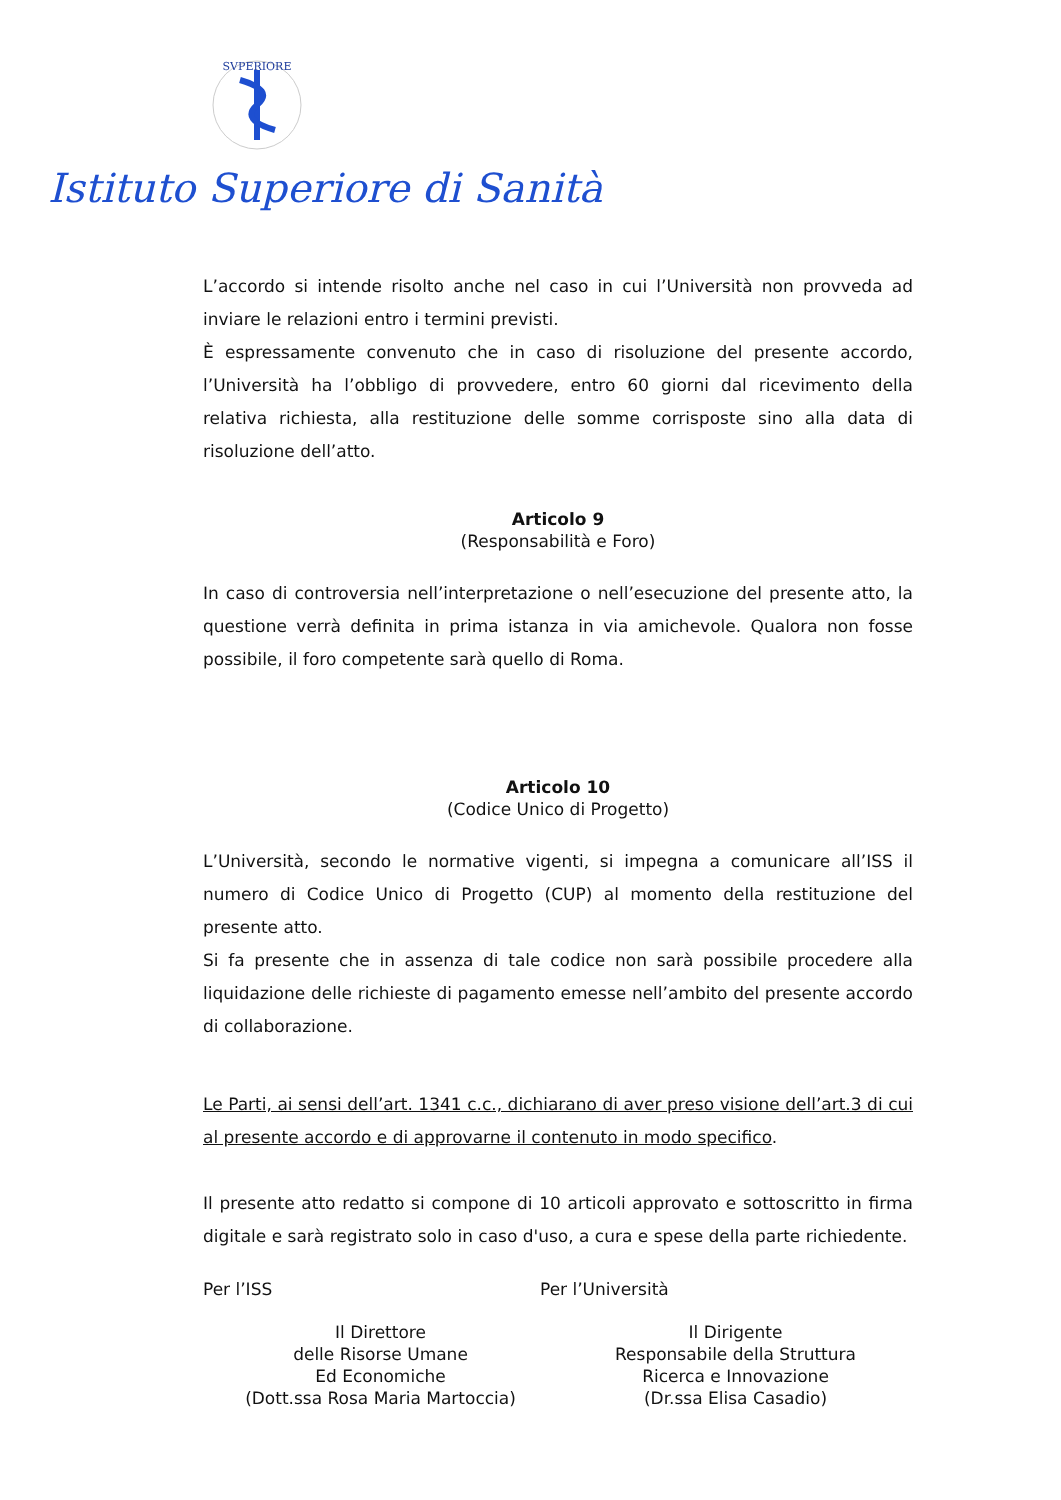SVPERIORE
Istituto Superiore di Sanità
L’accordo si intende risolto anche nel caso in cui l’Università non provveda ad inviare le relazioni entro i termini previsti.
È espressamente convenuto che in caso di risoluzione del presente accordo, l’Università ha l’obbligo di provvedere, entro 60 giorni dal ricevimento della relativa richiesta, alla restituzione delle somme corrisposte sino alla data di risoluzione dell’atto.
Articolo 9
(Responsabilità e Foro)
In caso di controversia nell’interpretazione o nell’esecuzione del presente atto, la questione verrà definita in prima istanza in via amichevole. Qualora non fosse possibile, il foro competente sarà quello di Roma.
Articolo 10
(Codice Unico di Progetto)
L’Università, secondo le normative vigenti, si impegna a comunicare all’ISS il numero di Codice Unico di Progetto (CUP) al momento della restituzione del presente atto.
Si fa presente che in assenza di tale codice non sarà possibile procedere alla liquidazione delle richieste di pagamento emesse nell’ambito del presente accordo di collaborazione.
Le Parti, ai sensi dell’art. 1341 c.c., dichiarano di aver preso visione dell’art.3 di cui al presente accordo e di approvarne il contenuto in modo specifico.
Il presente atto redatto si compone di 10 articoli approvato e sottoscritto in firma digitale e sarà registrato solo in caso d'uso, a cura e spese della parte richiedente.
Per l’ISS Per l’Università
Il Direttore
delle Risorse Umane
Ed Economiche
(Dott.ssa Rosa Maria Martoccia)
Il Dirigente
Responsabile della Struttura
Ricerca e Innovazione
(Dr.ssa Elisa Casadio)